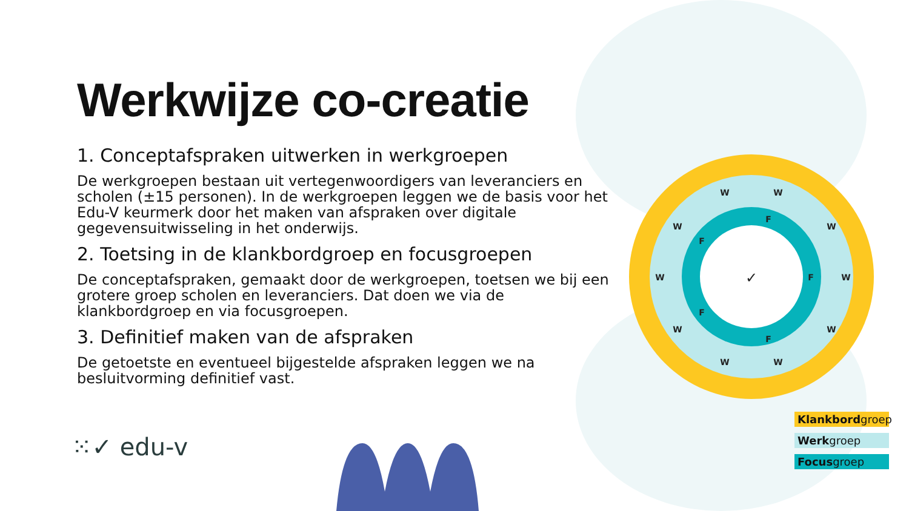Werkwijze co-creatie
1. Conceptafspraken uitwerken in werkgroepen
De werkgroepen bestaan uit vertegenwoordigers van leveranciers en scholen (±15 personen). In de werkgroepen leggen we de basis voor het Edu-V keurmerk door het maken van afspraken over digitale gegevensuitwisseling in het onderwijs.
2. Toetsing in de klankbordgroep en focusgroepen
De conceptafspraken, gemaakt door de werkgroepen, toetsen we bij een grotere groep scholen en leveranciers. Dat doen we via de klankbordgroep en via focusgroepen.
3. Definitief maken van de afspraken
De getoetste en eventueel bijgestelde afspraken leggen we na besluitvorming definitief vast.
W
W
W
W
W
W
W
W
W
W
F
F
F
F
F
✓
⁙✓ edu-v
Klankbordgroep
Werkgroep
Focusgroep